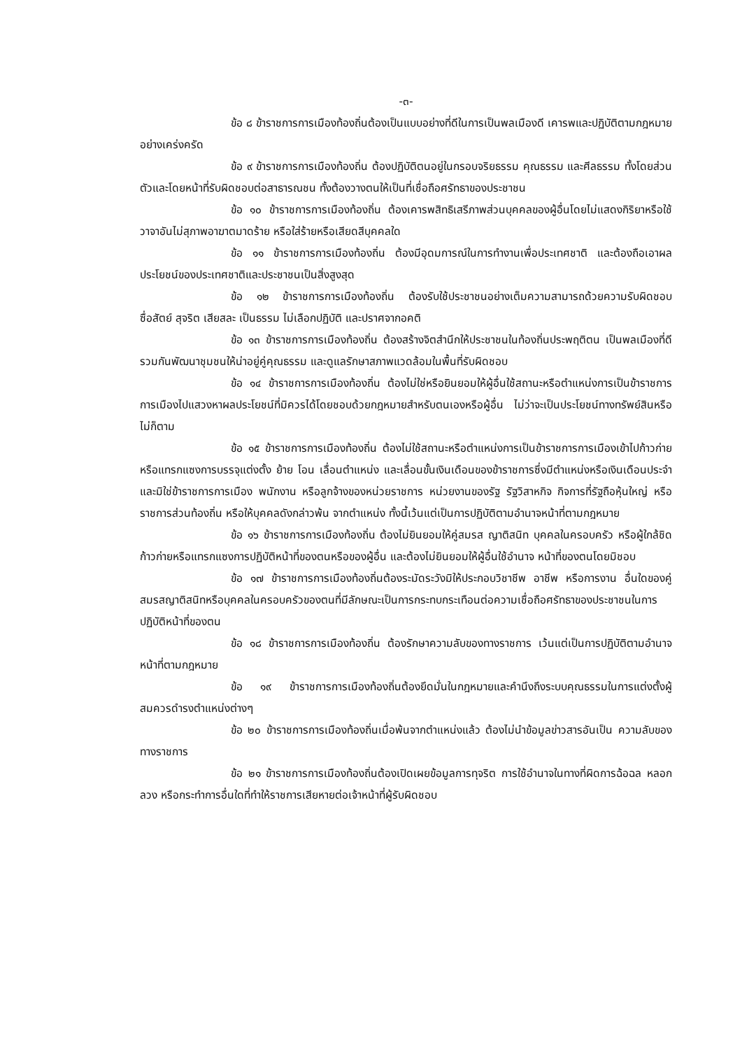-๓-
ข้อ ๘ ข้าราชการการเมืองท้องถิ่นต้องเป็นแบบอย่างที่ดีในการเป็นพลเมืองดี เคารพและปฏิบัติตามกฎหมายอย่างเคร่งครัด
ข้อ ๙ ข้าราชการการเมืองท้องถิ่น ต้องปฏิบัติตนอยู่ในกรอบจริยธรรม คุณธรรม และศีลธรรม ทั้งโดยส่วนตัวและโดยหน้าที่รับผิดชอบต่อสาธารณชน ทั้งต้องวางตนให้เป็นที่เชื่อถือศรัทธาของประชาชน
ข้อ ๑๐ ข้าราชการการเมืองท้องถิ่น ต้องเคารพสิทธิเสรีภาพส่วนบุคคลของผู้อื่นโดยไม่แสดงกิริยาหรือใช้วาจาอันไม่สุภาพอาฆาตมาดร้าย หรือใส่ร้ายหรือเสียดสีบุคคลใด
ข้อ ๑๑ ข้าราชการการเมืองท้องถิ่น ต้องมีอุดมการณ์ในการทำงานเพื่อประเทศชาติ และต้องถือเอาผลประโยชน์ของประเทศชาติและประชาชนเป็นสิ่งสูงสุด
ข้อ ๑๒ ข้าราชการการเมืองท้องถิ่น ต้องรับใช้ประชาชนอย่างเต็มความสามารถด้วยความรับผิดชอบ ซื่อสัตย์ สุจริต เสียสละ เป็นธรรม ไม่เลือกปฏิบัติ และปราศจากอคติ
ข้อ ๑๓ ข้าราชการการเมืองท้องถิ่น ต้องสร้างจิตสำนึกให้ประชาชนในท้องถิ่นประพฤติตน เป็นพลเมืองที่ดี รวมกันพัฒนาชุมชนให้น่าอยู่คู่คุณธรรม และดูแลรักษาสภาพแวดล้อมในพื้นที่รับผิดชอบ
ข้อ ๑๔ ข้าราชการการเมืองท้องถิ่น ต้องไม่ใช่หรือยินยอมให้ผู้อื่นใช้สถานะหรือตำแหน่งการเป็นข้าราชการการเมืองไปแสวงหาผลประโยชน์ที่มิควรได้โดยชอบด้วยกฎหมายสำหรับตนเองหรือผู้อื่น ไม่ว่าจะเป็นประโยชน์ทางทรัพย์สินหรือไม่ก็ตาม
ข้อ ๑๕ ข้าราชการการเมืองท้องถิ่น ต้องไม่ใช้สถานะหรือตำแหน่งการเป็นข้าราชการการเมืองเข้าไปก้าวก่ายหรือแทรกแซงการบรรจุแต่งตั้ง ย้าย โอน เลื่อนตำแหน่ง และเลื่อนขั้นเงินเดือนของข้าราชการซึ่งมีตำแหน่งหรือเงินเดือนประจำ และมิใช่ข้าราชการการเมือง พนักงาน หรือลูกจ้างของหน่วยราชการ หน่วยงานของรัฐ รัฐวิสาหกิจ กิจการที่รัฐถือหุ้นใหญ่ หรือราชการส่วนท้องถิ่น หรือให้บุคคลดังกล่าวพ้น จากตำแหน่ง ทั้งนี้เว้นแต่เป็นการปฏิบัติตามอำนาจหน้าที่ตามกฎหมาย
ข้อ ๑๖ ข้าราชการการเมืองท้องถิ่น ต้องไม่ยินยอมให้คู่สมรส ญาติสนิท บุคคลในครอบครัว หรือผู้ใกล้ชิดก้าวก่ายหรือแทรกแซงการปฏิบัติหน้าที่ของตนหรือของผู้อื่น และต้องไม่ยินยอมให้ผู้อื่นใช้อำนาจ หน้าที่ของตนโดยมิชอบ
ข้อ ๑๗ ข้าราชการการเมืองท้องถิ่นต้องระมัดระวังมิให้ประกอบวิชาชีพ อาชีพ หรือการงาน อื่นใดของคู่สมรสญาติสนิทหรือบุคคลในครอบครัวของตนที่มีลักษณะเป็นการกระทบกระเทือนต่อความเชื่อถือศรัทธาของประชาชนในการปฏิบัติหน้าที่ของตน
ข้อ ๑๘ ข้าราชการการเมืองท้องถิ่น ต้องรักษาความลับของทางราชการ เว้นแต่เป็นการปฏิบัติตามอำนาจหน้าที่ตามกฎหมาย
ข้อ ๑๙ ข้าราชการการเมืองท้องถิ่นต้องยึดมั่นในกฎหมายและคำนึงถึงระบบคุณธรรมในการแต่งตั้งผู้สมควรดำรงตำแหน่งต่างๆ
ข้อ ๒๐ ข้าราชการการเมืองท้องถิ่นเมื่อพ้นจากตำแหน่งแล้ว ต้องไม่นำข้อมูลข่าวสารอันเป็น ความลับของทางราชการ
ข้อ ๒๑ ข้าราชการการเมืองท้องถิ่นต้องเปิดเผยข้อมูลการทุจริต การใช้อำนาจในทางที่ผิดการฉ้อฉล หลอกลวง หรือกระทำการอื่นใดที่ทำให้ราชการเสียหายต่อเจ้าหน้าที่ผู้รับผิดชอบ